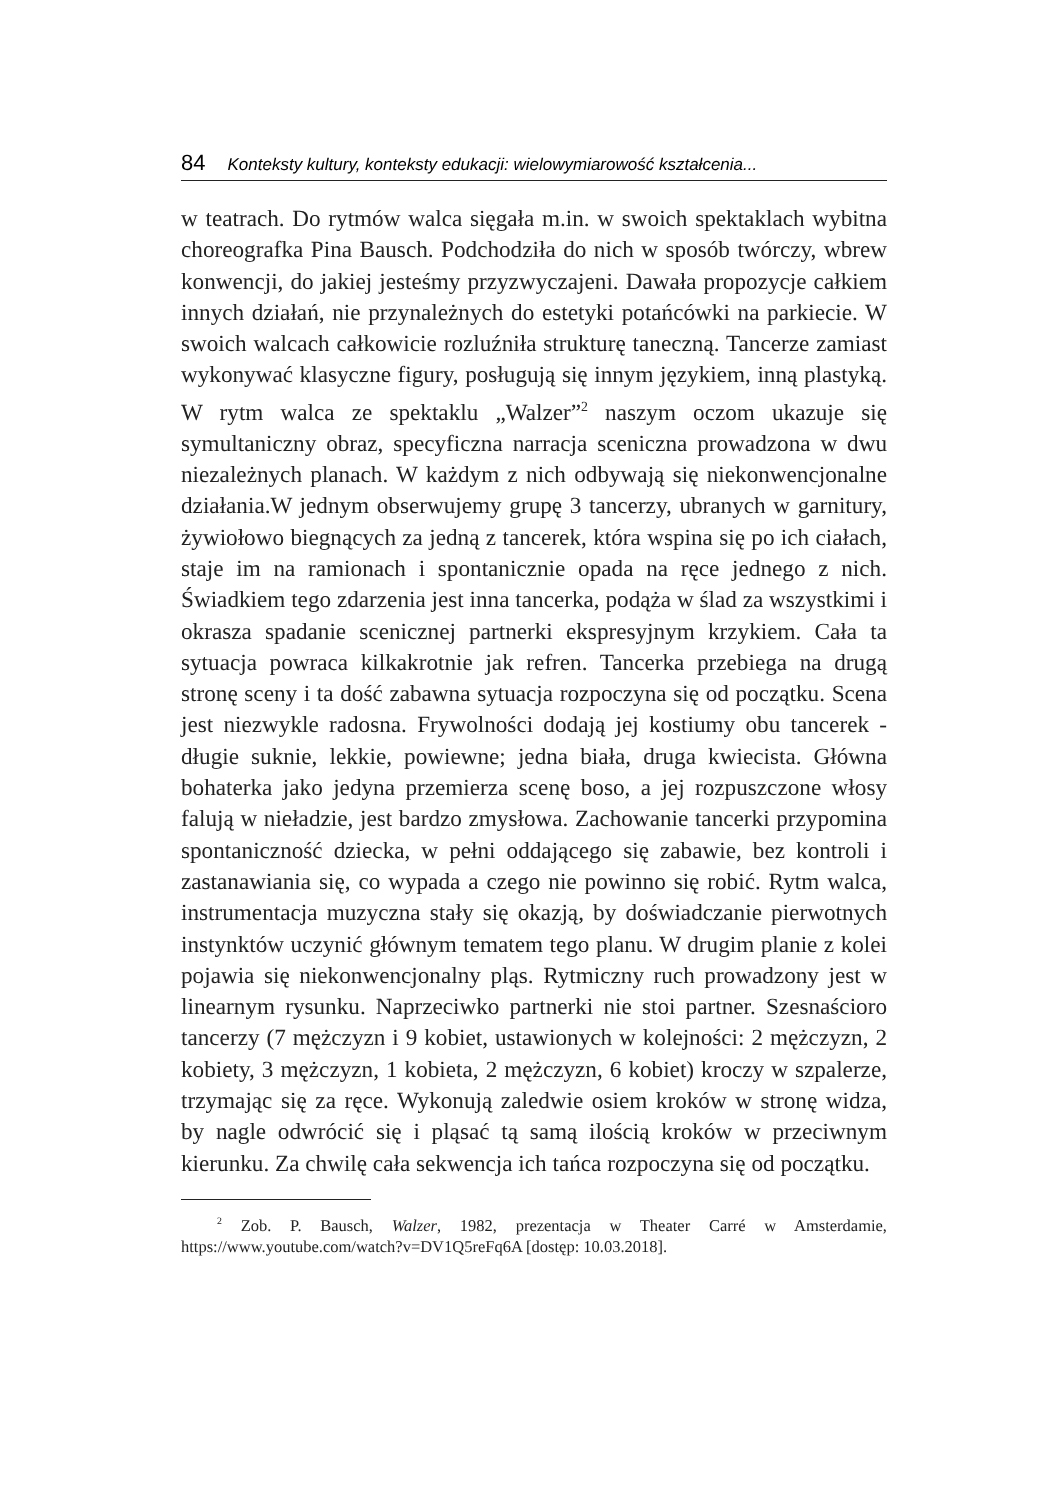84 Konteksty kultury, konteksty edukacji: wielowymiarowość kształcenia...
w teatrach. Do rytmów walca sięgała m.in. w swoich spektaklach wybitna choreografka Pina Bausch. Podchodziła do nich w sposób twórczy, wbrew konwencji, do jakiej jesteśmy przyzwyczajeni. Dawała propozycje całkiem innych działań, nie przynależnych do estetyki potańcówki na parkiecie. W swoich walcach całkowicie rozluźniła strukturę taneczną. Tancerze zamiast wykonywać klasyczne figury, posługują się innym językiem, inną plastyką. W rytm walca ze spektaklu „Walzer”<sup>2</sup> naszym oczom ukazuje się symultaniczny obraz, specyficzna narracja sceniczna prowadzona w dwu niezależnych planach. W każdym z nich odbywają się niekonwencjonalne działania.W jednym obserwujemy grupę 3 tancerzy, ubranych w garnitury, żywiołowo biegnących za jedną z tancerek, która wspina się po ich ciałach, staje im na ramionach i spontanicznie opada na ręce jednego z nich. Świadkiem tego zdarzenia jest inna tancerka, podąża w ślad za wszystkimi i okrasza spadanie scenicznej partnerki ekspresyjnym krzykiem. Cała ta sytuacja powraca kilkakrotnie jak refren. Tancerka przebiega na drugą stronę sceny i ta dość zabawna sytuacja rozpoczyna się od początku. Scena jest niezwykle radosna. Frywolności dodają jej kostiumy obu tancerek - długie suknie, lekkie, powiewne; jedna biała, druga kwiecista. Główna bohaterka jako jedyna przemierza scenę boso, a jej rozpuszczone włosy falują w nieładzie, jest bardzo zmysłowa. Zachowanie tancerki przypomina spontaniczność dziecka, w pełni oddającego się zabawie, bez kontroli i zastanawiania się, co wypada a czego nie powinno się robić. Rytm walca, instrumentacja muzyczna stały się okazją, by doświadczanie pierwotnych instynktów uczynić głównym tematem tego planu. W drugim planie z kolei pojawia się niekonwencjonalny pląs. Rytmiczny ruch prowadzony jest w linearnym rysunku. Naprzeciwko partnerki nie stoi partner. Szesnaścioro tancerzy (7 mężczyzn i 9 kobiet, ustawionych w kolejności: 2 mężczyzn, 2 kobiety, 3 mężczyzn, 1 kobieta, 2 mężczyzn, 6 kobiet) kroczy w szpalerze, trzymając się za ręce. Wykonują zaledwie osiem kroków w stronę widza, by nagle odwrócić się i pląsać tą samą ilością kroków w przeciwnym kierunku. Za chwilę cała sekwencja ich tańca rozpoczyna się od początku.
<sup>2</sup> Zob. P. Bausch, Walzer, 1982, prezentacja w Theater Carré w Amsterdamie, https://www.youtube.com/watch?v=DV1Q5reFq6A [dostęp: 10.03.2018].